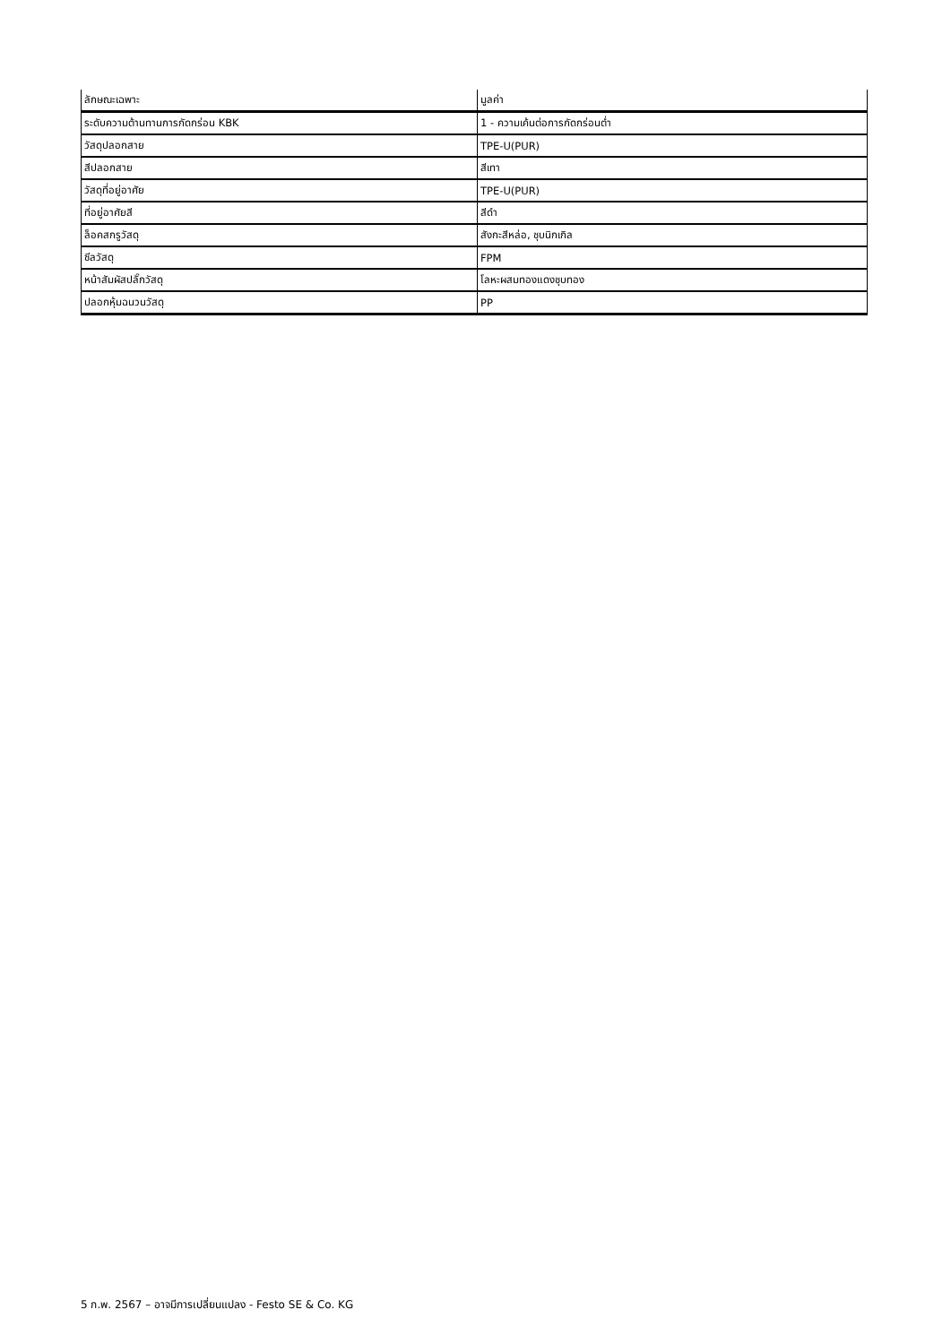| ลักษณะเฉพาะ | มูลค่า |
| --- | --- |
| ระดับความต้านทานการกัดกร่อน KBK | 1 - ความเค้นต่อการกัดกร่อนต่ำ |
| วัสดุปลอกสาย | TPE-U(PUR) |
| สีปลอกสาย | สีเทา |
| วัสดุที่อยู่อาศัย | TPE-U(PUR) |
| ที่อยู่อาศัยสี | สีดำ |
| ล็อคสกรูวัสดุ | สังกะสีหล่อ, ชุบนิกเกิล |
| ซีลวัสดุ | FPM |
| หน้าสัมผัสปลั๊กวัสดุ | โลหะผสมทองแดงชุบทอง |
| ปลอกหุ้มฉนวนวัสดุ | PP |
5 ก.พ. 2567 – อาจมีการเปลี่ยนแปลง - Festo SE & Co. KG